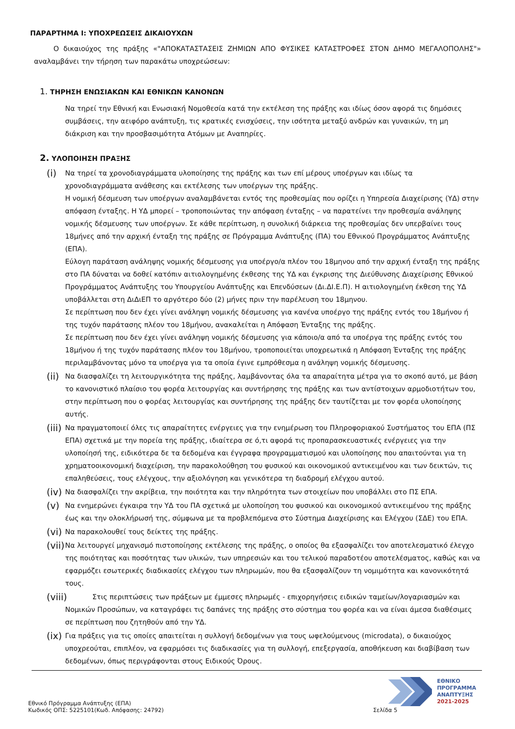ΠΑΡΑΡΤΗΜΑ Ι: ΥΠΟΧΡΕΩΣΕΙΣ ΔΙΚΑΙΟΥΧΩΝ
Ο δικαιούχος της πράξης «"ΑΠΟΚΑΤΑΣΤΑΣΕΙΣ ΖΗΜΙΩΝ ΑΠΟ ΦΥΣΙΚΕΣ ΚΑΤΑΣΤΡΟΦΕΣ ΣΤΟΝ ΔΗΜΟ ΜΕΓΑΛΟΠΟΛΗΣ"» αναλαμβάνει την τήρηση των παρακάτω υποχρεώσεων:
1. ΤΗΡΗΣΗ ΕΝΩΣΙΑΚΩΝ ΚΑΙ ΕΘΝΙΚΩΝ ΚΑΝΟΝΩΝ
Να τηρεί την Εθνική και Ενωσιακή Νομοθεσία κατά την εκτέλεση της πράξης και ιδίως όσον αφορά τις δημόσιες συμβάσεις, την αειφόρο ανάπτυξη, τις κρατικές ενισχύσεις, την ισότητα μεταξύ ανδρών και γυναικών, τη μη διάκριση και την προσβασιμότητα Ατόμων με Αναπηρίες.
2. ΥΛΟΠΟΙΗΣΗ ΠΡΑΞΗΣ
(i)
Να τηρεί τα χρονοδιαγράμματα υλοποίησης της πράξης και των επί μέρους υποέργων και ιδίως τα χρονοδιαγράμματα ανάθεσης και εκτέλεσης των υποέργων της πράξης.
Η νομική δέσμευση των υποέργων αναλαμβάνεται εντός της προθεσμίας που ορίζει η Υπηρεσία Διαχείρισης (ΥΔ) στην απόφαση ένταξης. Η ΥΔ μπορεί – τροποποιώντας την απόφαση ένταξης – να παρατείνει την προθεσμία ανάληψης νομικής δέσμευσης των υποέργων. Σε κάθε περίπτωση, η συνολική διάρκεια της προθεσμίας δεν υπερβαίνει τους 18μήνες από την αρχική ένταξη της πράξης σε Πρόγραμμα Ανάπτυξης (ΠΑ) του Εθνικού Προγράμματος Ανάπτυξης (ΕΠΑ).
Εύλογη παράταση ανάληψης νομικής δέσμευσης για υποέργο/α πλέον του 18μηνου από την αρχική ένταξη της πράξης στο ΠΑ δύναται να δοθεί κατόπιν αιτιολογημένης έκθεσης της ΥΔ και έγκρισης της Διεύθυνσης Διαχείρισης Εθνικού Προγράμματος Ανάπτυξης του Υπουργείου Ανάπτυξης και Επενδύσεων (Δι.ΔΙ.Ε.Π). Η αιτιολογημένη έκθεση της ΥΔ υποβάλλεται στη ΔιΔιΕΠ το αργότερο δύο (2) μήνες πριν την παρέλευση του 18μηνου.
Σε περίπτωση που δεν έχει γίνει ανάληψη νομικής δέσμευσης για κανένα υποέργο της πράξης εντός του 18μήνου ή της τυχόν παράτασης πλέον του 18μήνου, ανακαλείται η Απόφαση Ένταξης της πράξης.
Σε περίπτωση που δεν έχει γίνει ανάληψη νομικής δέσμευσης για κάποιο/α από τα υποέργα της πράξης εντός του 18μήνου ή της τυχόν παράτασης πλέον του 18μήνου, τροποποιείται υποχρεωτικά η Απόφαση Ένταξης της πράξης περιλαμβάνοντας μόνο τα υποέργα για τα οποία έγινε εμπρόθεσμα η ανάληψη νομικής δέσμευσης.
(ii)
Να διασφαλίζει τη λειτουργικότητα της πράξης, λαμβάνοντας όλα τα απαραίτητα μέτρα για το σκοπό αυτό, με βάση το κανονιστικό πλαίσιο του φορέα λειτουργίας και συντήρησης της πράξης και των αντίστοιχων αρμοδιοτήτων του, στην περίπτωση που ο φορέας λειτουργίας και συντήρησης της πράξης δεν ταυτίζεται με τον φορέα υλοποίησης αυτής.
(iii)
Να πραγματοποιεί όλες τις απαραίτητες ενέργειες για την ενημέρωση του Πληροφοριακού Συστήματος του ΕΠΑ (ΠΣ ΕΠΑ) σχετικά με την πορεία της πράξης, ιδιαίτερα σε ό,τι αφορά τις προπαρασκευαστικές ενέργειες για την υλοποίησή της, ειδικότερα δε τα δεδομένα και έγγραφα προγραμματισμού και υλοποίησης που απαιτούνται για τη χρηματοοικονομική διαχείριση, την παρακολούθηση του φυσικού και οικονομικού αντικειμένου και των δεικτών, τις επαληθεύσεις, τους ελέγχους, την αξιολόγηση και γενικότερα τη διαδρομή ελέγχου αυτού.
(iv)
Να διασφαλίζει την ακρίβεια, την ποιότητα και την πληρότητα των στοιχείων που υποβάλλει στο ΠΣ ΕΠΑ.
(v)
Να ενημερώνει έγκαιρα την ΥΔ του ΠΑ σχετικά με υλοποίηση του φυσικού και οικονομικού αντικειμένου της πράξης έως και την ολοκλήρωσή της, σύμφωνα με τα προβλεπόμενα στο Σύστημα Διαχείρισης και Ελέγχου (ΣΔΕ) του ΕΠΑ.
(vi)
Να παρακολουθεί τους δείκτες της πράξης.
(vii)
Να λειτουργεί μηχανισμό πιστοποίησης εκτέλεσης της πράξης, ο οποίος θα εξασφαλίζει τον αποτελεσματικό έλεγχο της ποιότητας και ποσότητας των υλικών, των υπηρεσιών και του τελικού παραδοτέου αποτελέσματος, καθώς και να εφαρμόζει εσωτερικές διαδικασίες ελέγχου των πληρωμών, που θα εξασφαλίζουν τη νομιμότητα και κανονικότητά τους.
(viii)
Στις περιπτώσεις των πράξεων με έμμεσες πληρωμές - επιχορηγήσεις ειδικών ταμείων/λογαριασμών και Νομικών Προσώπων, να καταγράφει τις δαπάνες της πράξης στο σύστημα του φορέα και να είναι άμεσα διαθέσιμες σε περίπτωση που ζητηθούν από την ΥΔ.
(ix)
Για πράξεις για τις οποίες απαιτείται η συλλογή δεδομένων για τους ωφελούμενους (microdata), ο δικαιούχος υποχρεούται, επιπλέον, να εφαρμόσει τις διαδικασίες για τη συλλογή, επεξεργασία, αποθήκευση και διαβίβαση των δεδομένων, όπως περιγράφονται στους Ειδικούς Όρους.
ΕΘΝΙΚΟ
ΠΡΟΓΡΑΜΜΑ
ΑΝΑΠΤΥΞΗΣ
2021-2025
Εθνικό Πρόγραμμα Ανάπτυξης (ΕΠΑ)
Κωδικός ΟΠΣ: 5225101(Κωδ. Απόφασης: 24792)
Σελίδα 5